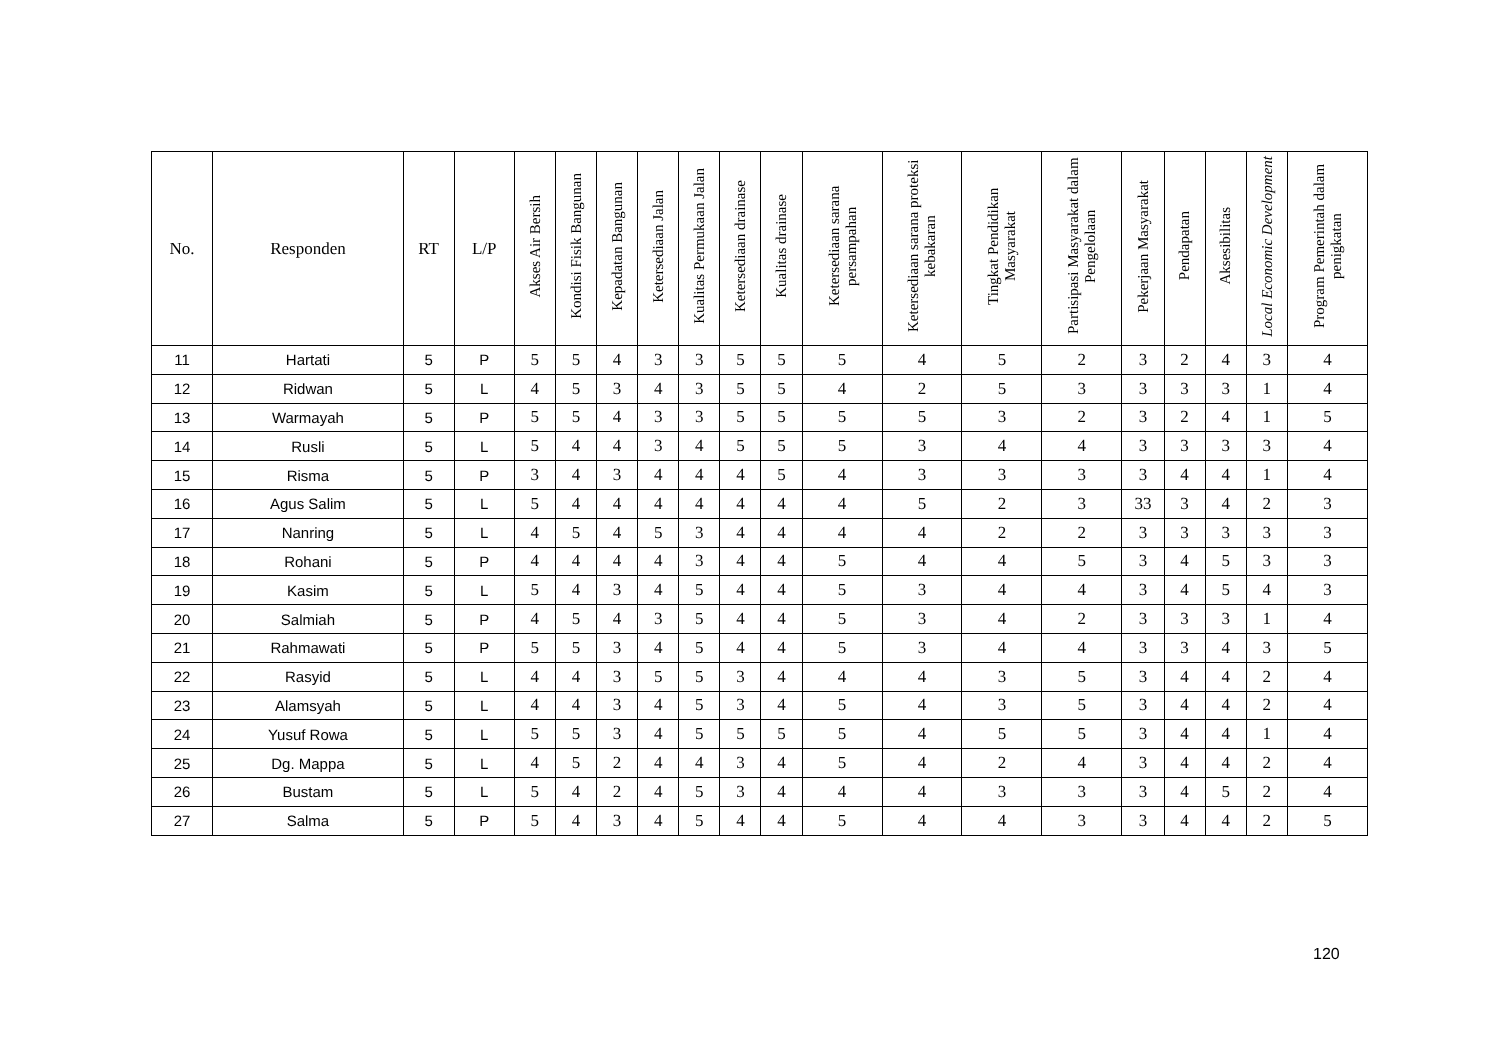| No. | Responden | RT | L/P | Akses Air Bersih | Kondisi Fisik Bangunan | Kepadatan Bangunan | Ketersediaan Jalan | Kualitas Permukaan Jalan | Ketersediaan drainase | Kualitas drainase | Ketersediaan sarana persampahan | Ketersediaan sarana proteksi kebakaran | Tingkat Pendidikan Masyarakat | Partisipasi Masyarakat dalam Pengelolaan | Pekerjaan Masyarakat | Pendapatan | Aksesibilitas | Local Economic Development | Program Pemerintah dalam penigkatan |
| --- | --- | --- | --- | --- | --- | --- | --- | --- | --- | --- | --- | --- | --- | --- | --- | --- | --- | --- | --- |
| 11 | Hartati | 5 | P | 5 | 5 | 4 | 3 | 3 | 5 | 5 | 5 | 4 | 5 | 2 | 3 | 2 | 4 | 3 | 4 |
| 12 | Ridwan | 5 | L | 4 | 5 | 3 | 4 | 3 | 5 | 5 | 4 | 2 | 5 | 3 | 3 | 3 | 3 | 1 | 4 |
| 13 | Warmayah | 5 | P | 5 | 5 | 4 | 3 | 3 | 5 | 5 | 5 | 5 | 3 | 2 | 3 | 2 | 4 | 1 | 5 |
| 14 | Rusli | 5 | L | 5 | 4 | 4 | 3 | 4 | 5 | 5 | 5 | 3 | 4 | 4 | 3 | 3 | 3 | 3 | 4 |
| 15 | Risma | 5 | P | 3 | 4 | 3 | 4 | 4 | 4 | 5 | 4 | 3 | 3 | 3 | 3 | 4 | 4 | 1 | 4 |
| 16 | Agus Salim | 5 | L | 5 | 4 | 4 | 4 | 4 | 4 | 4 | 4 | 5 | 2 | 3 | 33 | 3 | 4 | 2 | 3 |
| 17 | Nanring | 5 | L | 4 | 5 | 4 | 5 | 3 | 4 | 4 | 4 | 4 | 2 | 2 | 3 | 3 | 3 | 3 | 3 |
| 18 | Rohani | 5 | P | 4 | 4 | 4 | 4 | 3 | 4 | 4 | 5 | 4 | 4 | 5 | 3 | 4 | 5 | 3 | 3 |
| 19 | Kasim | 5 | L | 5 | 4 | 3 | 4 | 5 | 4 | 4 | 5 | 3 | 4 | 4 | 3 | 4 | 5 | 4 | 3 |
| 20 | Salmiah | 5 | P | 4 | 5 | 4 | 3 | 5 | 4 | 4 | 5 | 3 | 4 | 2 | 3 | 3 | 3 | 1 | 4 |
| 21 | Rahmawati | 5 | P | 5 | 5 | 3 | 4 | 5 | 4 | 4 | 5 | 3 | 4 | 4 | 3 | 3 | 4 | 3 | 5 |
| 22 | Rasyid | 5 | L | 4 | 4 | 3 | 5 | 5 | 3 | 4 | 4 | 4 | 3 | 5 | 3 | 4 | 4 | 2 | 4 |
| 23 | Alamsyah | 5 | L | 4 | 4 | 3 | 4 | 5 | 3 | 4 | 5 | 4 | 3 | 5 | 3 | 4 | 4 | 2 | 4 |
| 24 | Yusuf Rowa | 5 | L | 5 | 5 | 3 | 4 | 5 | 5 | 5 | 5 | 4 | 5 | 5 | 3 | 4 | 4 | 1 | 4 |
| 25 | Dg. Mappa | 5 | L | 4 | 5 | 2 | 4 | 4 | 3 | 4 | 5 | 4 | 2 | 4 | 3 | 4 | 4 | 2 | 4 |
| 26 | Bustam | 5 | L | 5 | 4 | 2 | 4 | 5 | 3 | 4 | 4 | 4 | 3 | 3 | 3 | 4 | 5 | 2 | 4 |
| 27 | Salma | 5 | P | 5 | 4 | 3 | 4 | 5 | 4 | 4 | 5 | 4 | 4 | 3 | 3 | 4 | 4 | 2 | 5 |
120